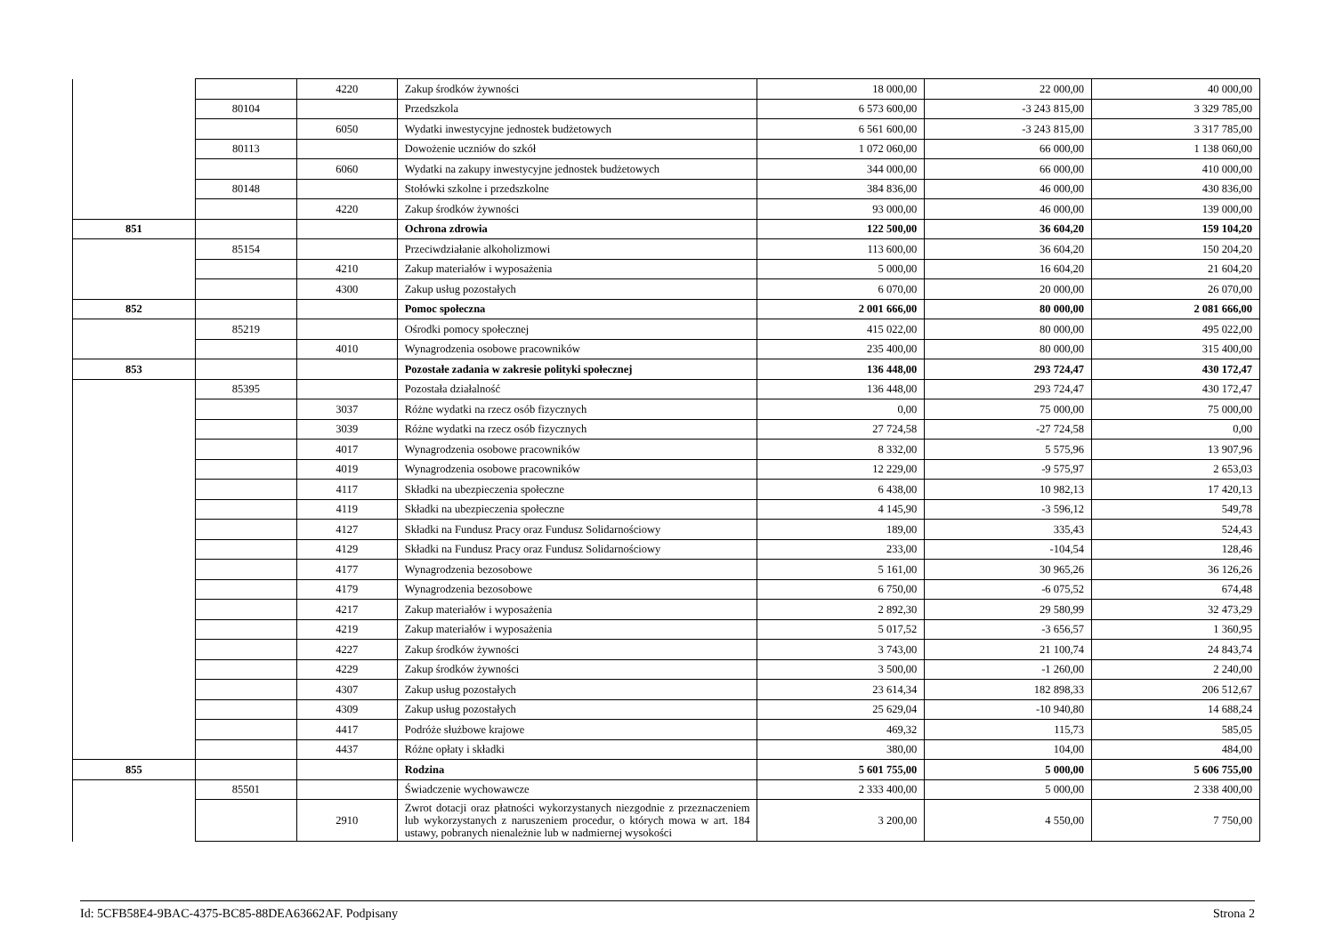| | | 4220 | Zakup środków żywności | 18 000,00 | 22 000,00 | 40 000,00 |
| | 80104 | | Przedszkola | 6 573 600,00 | -3 243 815,00 | 3 329 785,00 |
| | | 6050 | Wydatki inwestycyjne jednostek budżetowych | 6 561 600,00 | -3 243 815,00 | 3 317 785,00 |
| | 80113 | | Dowożenie uczniów do szkół | 1 072 060,00 | 66 000,00 | 1 138 060,00 |
| | | 6060 | Wydatki na zakupy inwestycyjne jednostek budżetowych | 344 000,00 | 66 000,00 | 410 000,00 |
| | 80148 | | Stołówki szkolne i przedszkolne | 384 836,00 | 46 000,00 | 430 836,00 |
| | | 4220 | Zakup środków żywności | 93 000,00 | 46 000,00 | 139 000,00 |
| 851 | | | Ochrona zdrowia | 122 500,00 | 36 604,20 | 159 104,20 |
| | 85154 | | Przeciwdziałanie alkoholizmowi | 113 600,00 | 36 604,20 | 150 204,20 |
| | | 4210 | Zakup materiałów i wyposażenia | 5 000,00 | 16 604,20 | 21 604,20 |
| | | 4300 | Zakup usług pozostałych | 6 070,00 | 20 000,00 | 26 070,00 |
| 852 | | | Pomoc społeczna | 2 001 666,00 | 80 000,00 | 2 081 666,00 |
| | 85219 | | Ośrodki pomocy społecznej | 415 022,00 | 80 000,00 | 495 022,00 |
| | | 4010 | Wynagrodzenia osobowe pracowników | 235 400,00 | 80 000,00 | 315 400,00 |
| 853 | | | Pozostałe zadania w zakresie polityki społecznej | 136 448,00 | 293 724,47 | 430 172,47 |
| | 85395 | | Pozostała działalność | 136 448,00 | 293 724,47 | 430 172,47 |
| | | 3037 | Różne wydatki na rzecz osób fizycznych | 0,00 | 75 000,00 | 75 000,00 |
| | | 3039 | Różne wydatki na rzecz osób fizycznych | 27 724,58 | -27 724,58 | 0,00 |
| | | 4017 | Wynagrodzenia osobowe pracowników | 8 332,00 | 5 575,96 | 13 907,96 |
| | | 4019 | Wynagrodzenia osobowe pracowników | 12 229,00 | -9 575,97 | 2 653,03 |
| | | 4117 | Składki na ubezpieczenia społeczne | 6 438,00 | 10 982,13 | 17 420,13 |
| | | 4119 | Składki na ubezpieczenia społeczne | 4 145,90 | -3 596,12 | 549,78 |
| | | 4127 | Składki na Fundusz Pracy oraz Fundusz Solidarnościowy | 189,00 | 335,43 | 524,43 |
| | | 4129 | Składki na Fundusz Pracy oraz Fundusz Solidarnościowy | 233,00 | -104,54 | 128,46 |
| | | 4177 | Wynagrodzenia bezosobowe | 5 161,00 | 30 965,26 | 36 126,26 |
| | | 4179 | Wynagrodzenia bezosobowe | 6 750,00 | -6 075,52 | 674,48 |
| | | 4217 | Zakup materiałów i wyposażenia | 2 892,30 | 29 580,99 | 32 473,29 |
| | | 4219 | Zakup materiałów i wyposażenia | 5 017,52 | -3 656,57 | 1 360,95 |
| | | 4227 | Zakup środków żywności | 3 743,00 | 21 100,74 | 24 843,74 |
| | | 4229 | Zakup środków żywności | 3 500,00 | -1 260,00 | 2 240,00 |
| | | 4307 | Zakup usług pozostałych | 23 614,34 | 182 898,33 | 206 512,67 |
| | | 4309 | Zakup usług pozostałych | 25 629,04 | -10 940,80 | 14 688,24 |
| | | 4417 | Podróże służbowe krajowe | 469,32 | 115,73 | 585,05 |
| | | 4437 | Różne opłaty i składki | 380,00 | 104,00 | 484,00 |
| 855 | | | Rodzina | 5 601 755,00 | 5 000,00 | 5 606 755,00 |
| | 85501 | | Świadczenie wychowawcze | 2 333 400,00 | 5 000,00 | 2 338 400,00 |
| | | 2910 | Zwrot dotacji oraz płatności wykorzystanych niezgodnie z przeznaczeniem lub wykorzystanych z naruszeniem procedur, o których mowa w art. 184 ustawy, pobranych nienależnie lub w nadmiernej wysokości | 3 200,00 | 4 550,00 | 7 750,00 |
Id: 5CFB58E4-9BAC-4375-BC85-88DEA63662AF. Podpisany Strona 2